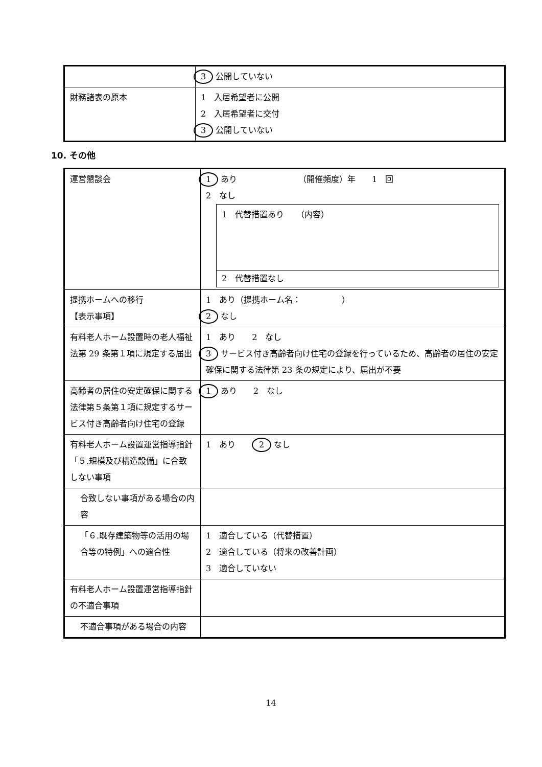| | 3 公開していない |
| 財務諸表の原本 | 1 入居希望者に公開 2 入居希望者に交付 3 公開していない |
10. その他
| 運営懇談会 | 1 あり （開催頻度）年 1 回 2 なし 1 代替措置あり （内容） 2 代替措置なし |
| 提携ホームへの移行 【表示事項】 | 1 あり（提携ホーム名： ） 2 なし |
| 有料老人ホーム設置時の老人福祉法第 29 条第１項に規定する届出 | 1 あり 2 なし 3 サービス付き高齢者向け住宅の登録を行っているため、高齢者の居住の安定確保に関する法律第 23 条の規定により、届出が不要 |
| 高齢者の居住の安定確保に関する法律第５条第１項に規定するサービス付き高齢者向け住宅の登録 | 1 あり 2 なし |
| 有料老人ホーム設置運営指導指針「５.規模及び構造設備」に合致しない事項 | 1 あり 2 なし |
| 合致しない事項がある場合の内容 | |
| 「６.既存建築物等の活用の場合等の特例」への適合性 | 1 適合している（代替措置） 2 適合している（将来の改善計画） 3 適合していない |
| 有料老人ホーム設置運営指導指針の不適合事項 | |
| 不適合事項がある場合の内容 | |
14